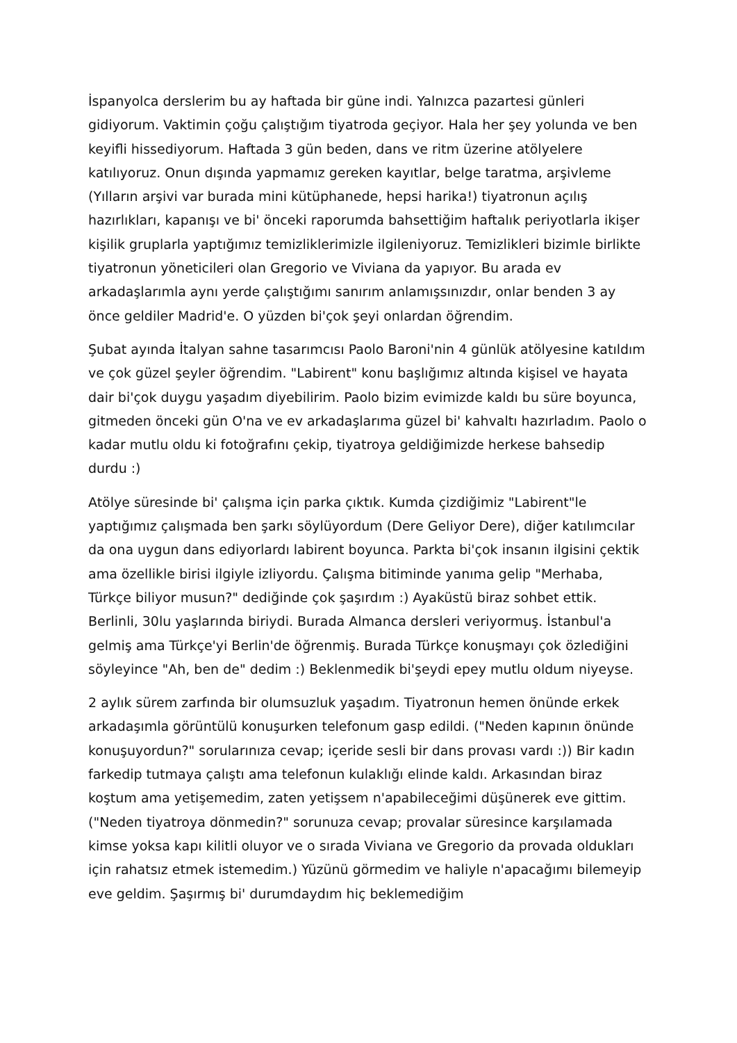İspanyolca derslerim bu ay haftada bir güne indi. Yalnızca pazartesi günleri gidiyorum. Vaktimin çoğu çalıştığım tiyatroda geçiyor. Hala her şey yolunda ve ben keyifli hissediyorum. Haftada 3 gün beden, dans ve ritm üzerine atölyelere katılıyoruz. Onun dışında yapmamız gereken kayıtlar, belge taratma, arşivleme (Yılların arşivi var burada mini kütüphanede, hepsi harika!) tiyatronun açılış hazırlıkları, kapanışı ve bi' önceki raporumda bahsettiğim haftalık periyotlarla ikişer kişilik gruplarla yaptığımız temizliklerimizle ilgileniyoruz. Temizlikleri bizimle birlikte tiyatronun yöneticileri olan Gregorio ve Viviana da yapıyor. Bu arada ev arkadaşlarımla aynı yerde çalıştığımı sanırım anlamışsınızdır, onlar benden 3 ay önce geldiler Madrid'e. O yüzden bi'çok şeyi onlardan öğrendim.
Şubat ayında İtalyan sahne tasarımcısı Paolo Baroni'nin 4 günlük atölyesine katıldım ve çok güzel şeyler öğrendim. "Labirent" konu başlığımız altında kişisel ve hayata dair bi'çok duygu yaşadım diyebilirim. Paolo bizim evimizde kaldı bu süre boyunca, gitmeden önceki gün O'na ve ev arkadaşlarıma güzel bi' kahvaltı hazırladım. Paolo o kadar mutlu oldu ki fotoğrafını çekip, tiyatroya geldiğimizde herkese bahsedip durdu :)
Atölye süresinde bi' çalışma için parka çıktık. Kumda çizdiğimiz "Labirent"le yaptığımız çalışmada ben şarkı söylüyordum (Dere Geliyor Dere), diğer katılımcılar da ona uygun dans ediyorlardı labirent boyunca. Parkta bi'çok insanın ilgisini çektik ama özellikle birisi ilgiyle izliyordu. Çalışma bitiminde yanıma gelip "Merhaba, Türkçe biliyor musun?" dediğinde çok şaşırdım :) Ayaküstü biraz sohbet ettik. Berlinli, 30lu yaşlarında biriydi. Burada Almanca dersleri veriyormuş. İstanbul'a gelmiş ama Türkçe'yi Berlin'de öğrenmiş. Burada Türkçe konuşmayı çok özlediğini söyleyince "Ah, ben de" dedim :) Beklenmedik bi'şeydi epey mutlu oldum niyeyse.
2 aylık sürem zarfında bir olumsuzluk yaşadım. Tiyatronun hemen önünde erkek arkadaşımla görüntülü konuşurken telefonum gasp edildi. ("Neden kapının önünde konuşuyordun?" sorularınıza cevap; içeride sesli bir dans provası vardı :)) Bir kadın farkedip tutmaya çalıştı ama telefonun kulaklığı elinde kaldı. Arkasından biraz koştum ama yetişemedim, zaten yetişsem n'apabileceğimi düşünerek eve gittim. ("Neden tiyatroya dönmedin?" sorunuza cevap; provalar süresince karşılamada kimse yoksa kapı kilitli oluyor ve o sırada Viviana ve Gregorio da provada oldukları için rahatsız etmek istemedim.) Yüzünü görmedim ve haliyle n'apacağımı bilemeyip eve geldim. Şaşırmış bi' durumdaydım hiç beklemediğim